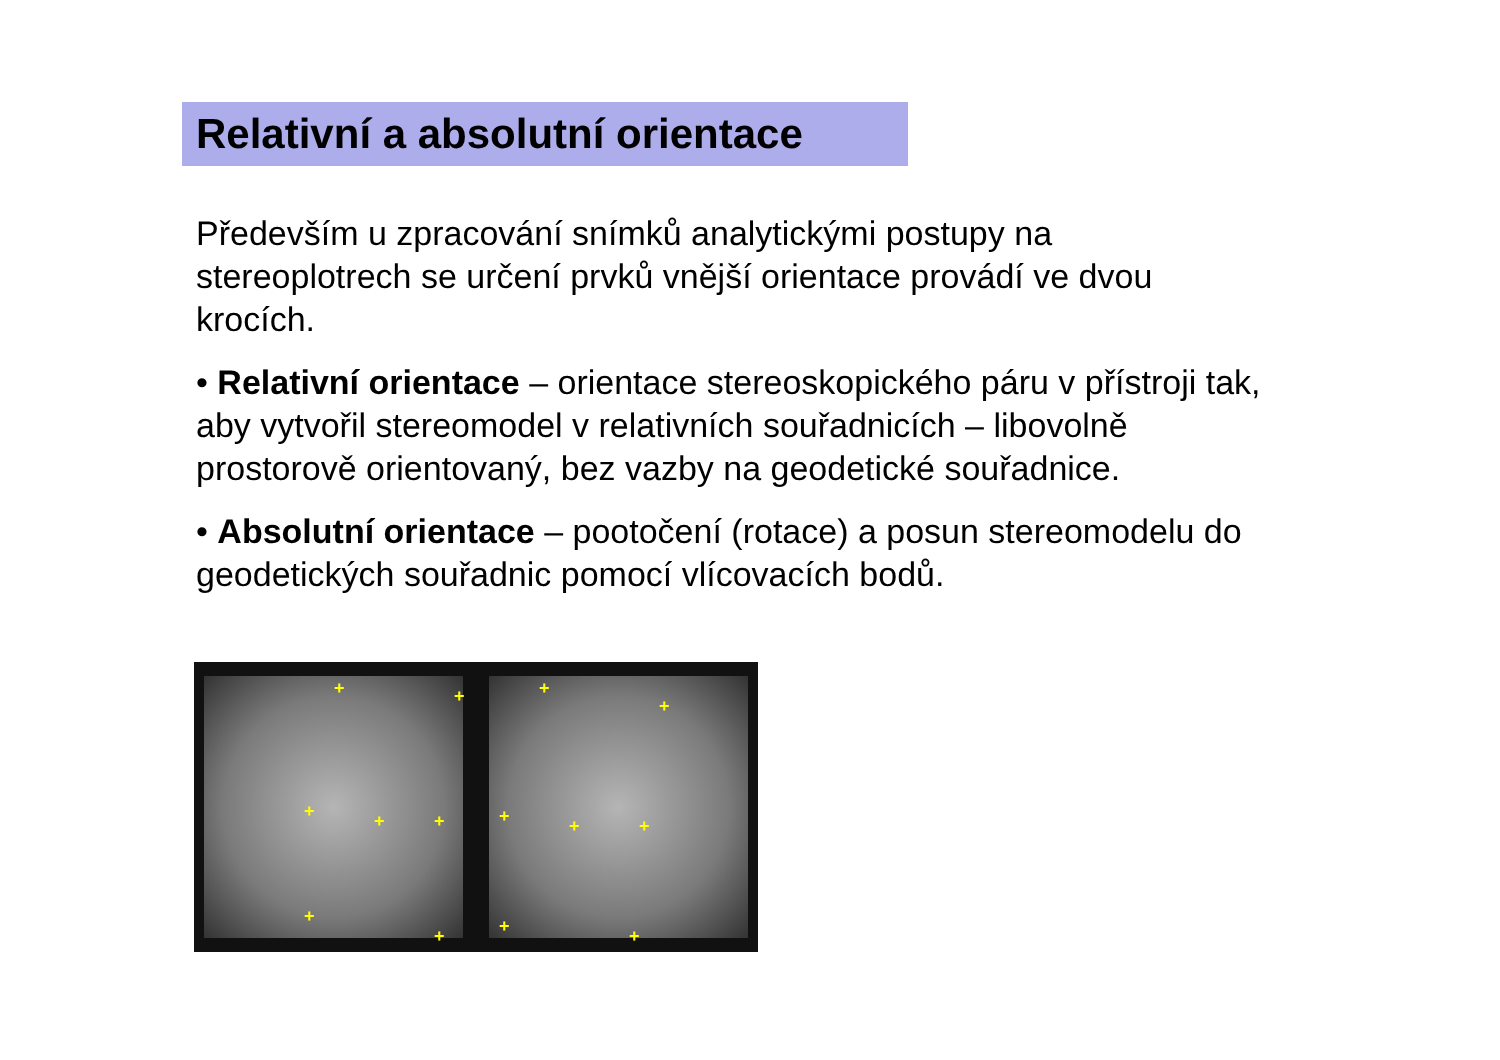Relativní a absolutní orientace
Především u zpracování snímků analytickými postupy na stereoplotrech se určení prvků vnější orientace provádí ve dvou krocích.
• Relativní orientace – orientace stereoskopického páru v přístroji tak, aby vytvořil stereomodel v relativních souřadnicích – libovolně prostorově orientovaný, bez vazby na geodetické souřadnice.
• Absolutní orientace – pootočení (rotace) a posun stereomodelu do geodetických souřadnic pomocí vlícovacích bodů.
+ +
+ + +
+
+
+
+
+ + +
+ +